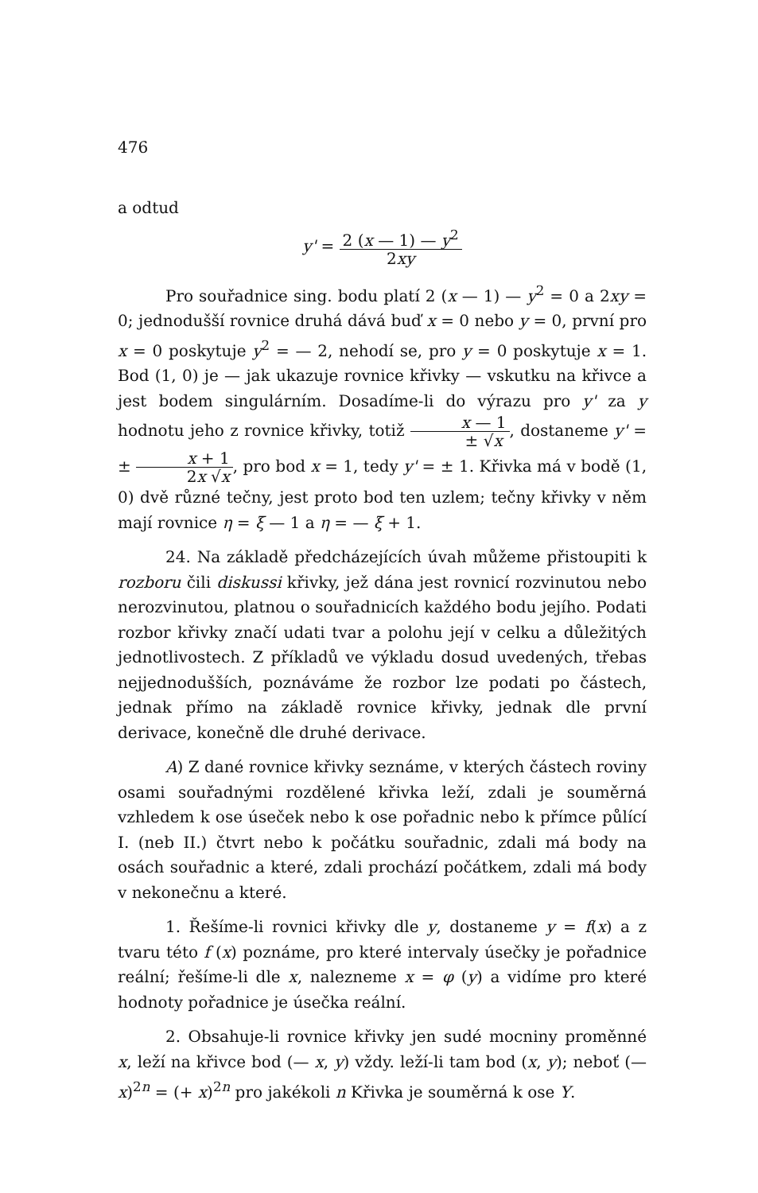476
a odtud
y' = 2 (x — 1) — y<sup>2</sup> 2xy
Pro souřadnice sing. bodu platí 2 (x — 1) — y<sup>2</sup> = 0 a 2xy = 0; jednodušší rovnice druhá dává buď x = 0 nebo y = 0, první pro x = 0 poskytuje y<sup>2</sup> = — 2, nehodí se, pro y = 0 poskytuje x = 1. Bod (1, 0) je — jak ukazuje rovnice křivky — vskutku na křivce a jest bodem singulárním. Dosadíme-li do výrazu pro y' za y hodnotu jeho z rovnice křivky, totiž x — 1 ± √x, dostaneme y' = ± x + 1 2x √x, pro bod x = 1, tedy y' = ± 1. Křivka má v bodě (1, 0) dvě různé tečny, jest proto bod ten uzlem; tečny křivky v něm mají rovnice η = ξ — 1 a η = — ξ + 1.
24. Na základě předcházejících úvah můžeme přistoupiti k rozboru čili diskussi křivky, jež dána jest rovnicí rozvinutou nebo nerozvinutou, platnou o souřadnicích každého bodu jejího. Podati rozbor křivky značí udati tvar a polohu její v celku a důležitých jednotlivostech. Z příkladů ve výkladu dosud uvedených, třebas nejjednodušších, poznáváme že rozbor lze podati po částech, jednak přímo na základě rovnice křivky, jednak dle první derivace, konečně dle druhé derivace.
A) Z dané rovnice křivky seznáme, v kterých částech roviny osami souřadnými rozdělené křivka leží, zdali je souměrná vzhledem k ose úseček nebo k ose pořadnic nebo k přímce půlící I. (neb II.) čtvrt nebo k počátku souřadnic, zdali má body na osách souřadnic a které, zdali prochází počátkem, zdali má body v nekonečnu a které.
1. Řešíme-li rovnici křivky dle y, dostaneme y = f(x) a z tvaru této f (x) poznáme, pro které intervaly úsečky je pořadnice reální; řešíme-li dle x, nalezneme x = φ (y) a vidíme pro které hodnoty pořadnice je úsečka reální.
2. Obsahuje-li rovnice křivky jen sudé mocniny proměnné x, leží na křivce bod (— x, y) vždy. leží-li tam bod (x, y); neboť (— x)<sup>2n</sup> = (+ x)<sup>2n</sup> pro jakékoli n Křivka je souměrná k ose Y.